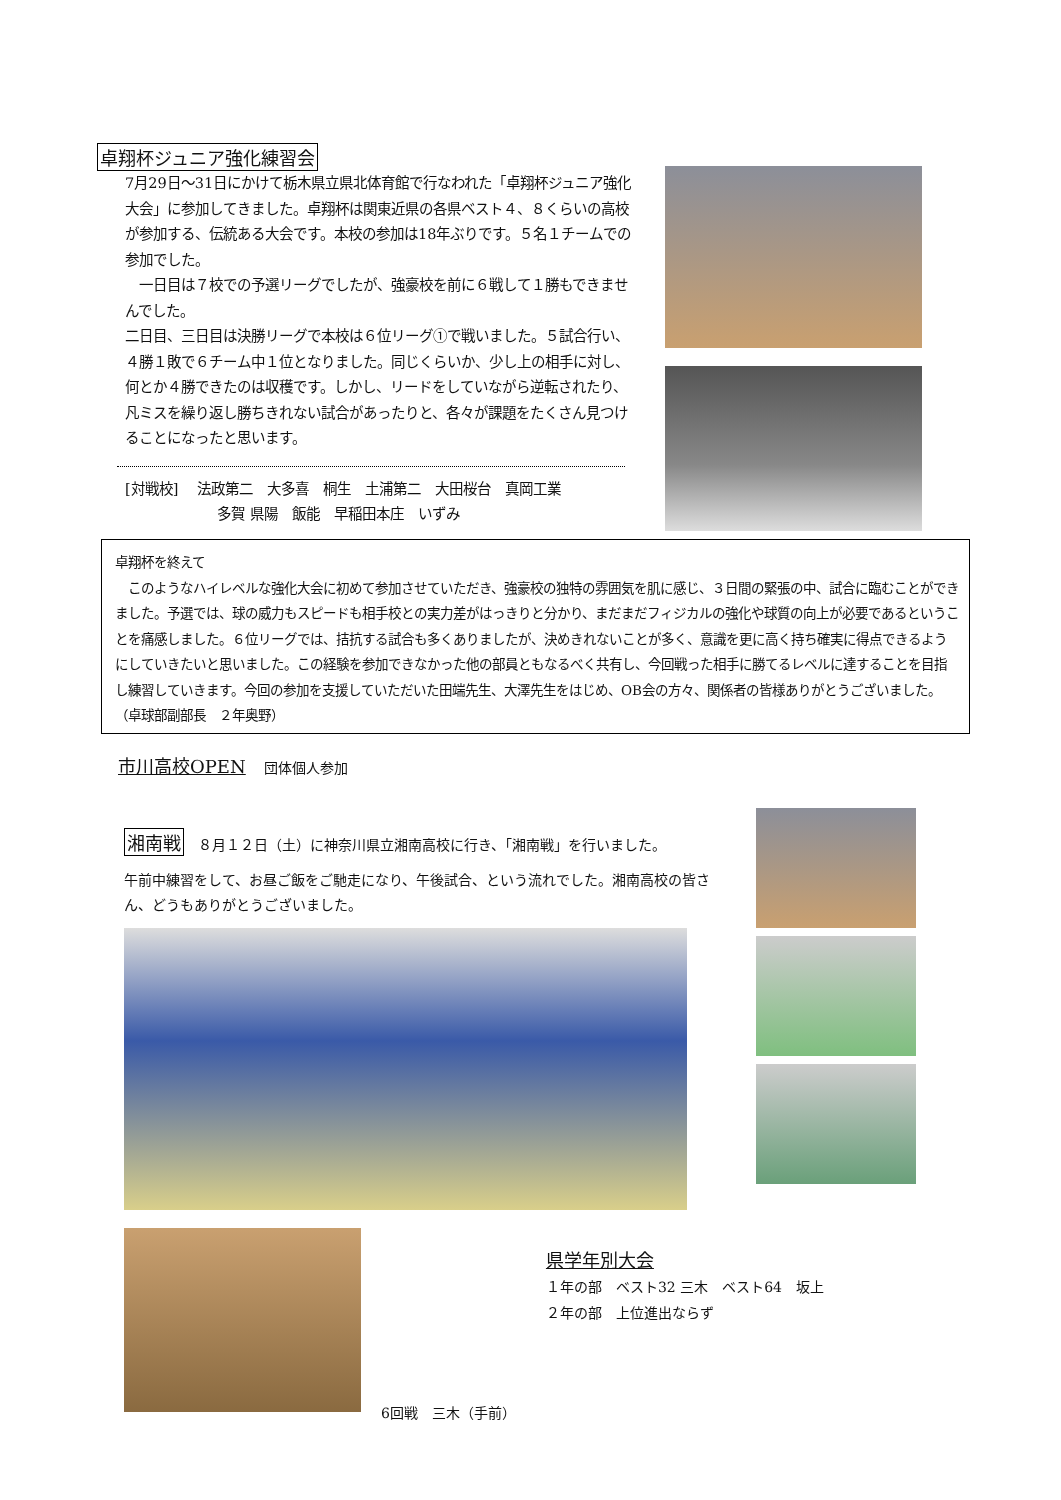卓翔杯ジュニア強化練習会
7月29日〜31日にかけて栃木県立県北体育館で行なわれた「卓翔杯ジュニア強化大会」に参加してきました。卓翔杯は関東近県の各県ベスト４、８くらいの高校が参加する、伝統ある大会です。本校の参加は18年ぶりです。５名１チームでの参加でした。
　一日目は７校での予選リーグでしたが、強豪校を前に６戦して１勝もできませんでした。
二日目、三日目は決勝リーグで本校は６位リーグ①で戦いました。５試合行い、４勝１敗で６チーム中１位となりました。同じくらいか、少し上の相手に対し、何とか４勝できたのは収穫です。しかし、リードをしていながら逆転されたり、凡ミスを繰り返し勝ちきれない試合があったりと、各々が課題をたくさん見つけることになったと思います。
[対戦校]　 法政第二　大多喜　桐生　土浦第二　大田桜台　真岡工業
多賀 県陽　飯能　早稲田本庄　いずみ
卓翔杯を終えて
　このようなハイレベルな強化大会に初めて参加させていただき、強豪校の独特の雰囲気を肌に感じ、３日間の緊張の中、試合に臨むことができました。予選では、球の威力もスピードも相手校との実力差がはっきりと分かり、まだまだフィジカルの強化や球質の向上が必要であるということを痛感しました。６位リーグでは、拮抗する試合も多くありましたが、決めきれないことが多く、意識を更に高く持ち確実に得点できるようにしていきたいと思いました。この経験を参加できなかった他の部員ともなるべく共有し、今回戦った相手に勝てるレベルに達することを目指し練習していきます。今回の参加を支援していただいた田端先生、大澤先生をはじめ、OB会の方々、関係者の皆様ありがとうございました。
（卓球部副部長　２年奥野）
市川高校OPEN　 団体個人参加
湘南戦　８月１２日（土）に神奈川県立湘南高校に行き、「湘南戦」を行いました。
午前中練習をして、お昼ご飯をご馳走になり、午後試合、という流れでした。湘南高校の皆さん、どうもありがとうございました。
6回戦　三木（手前）
県学年別大会
１年の部　ベスト32 三木　ベスト64　坂上
２年の部　上位進出ならず